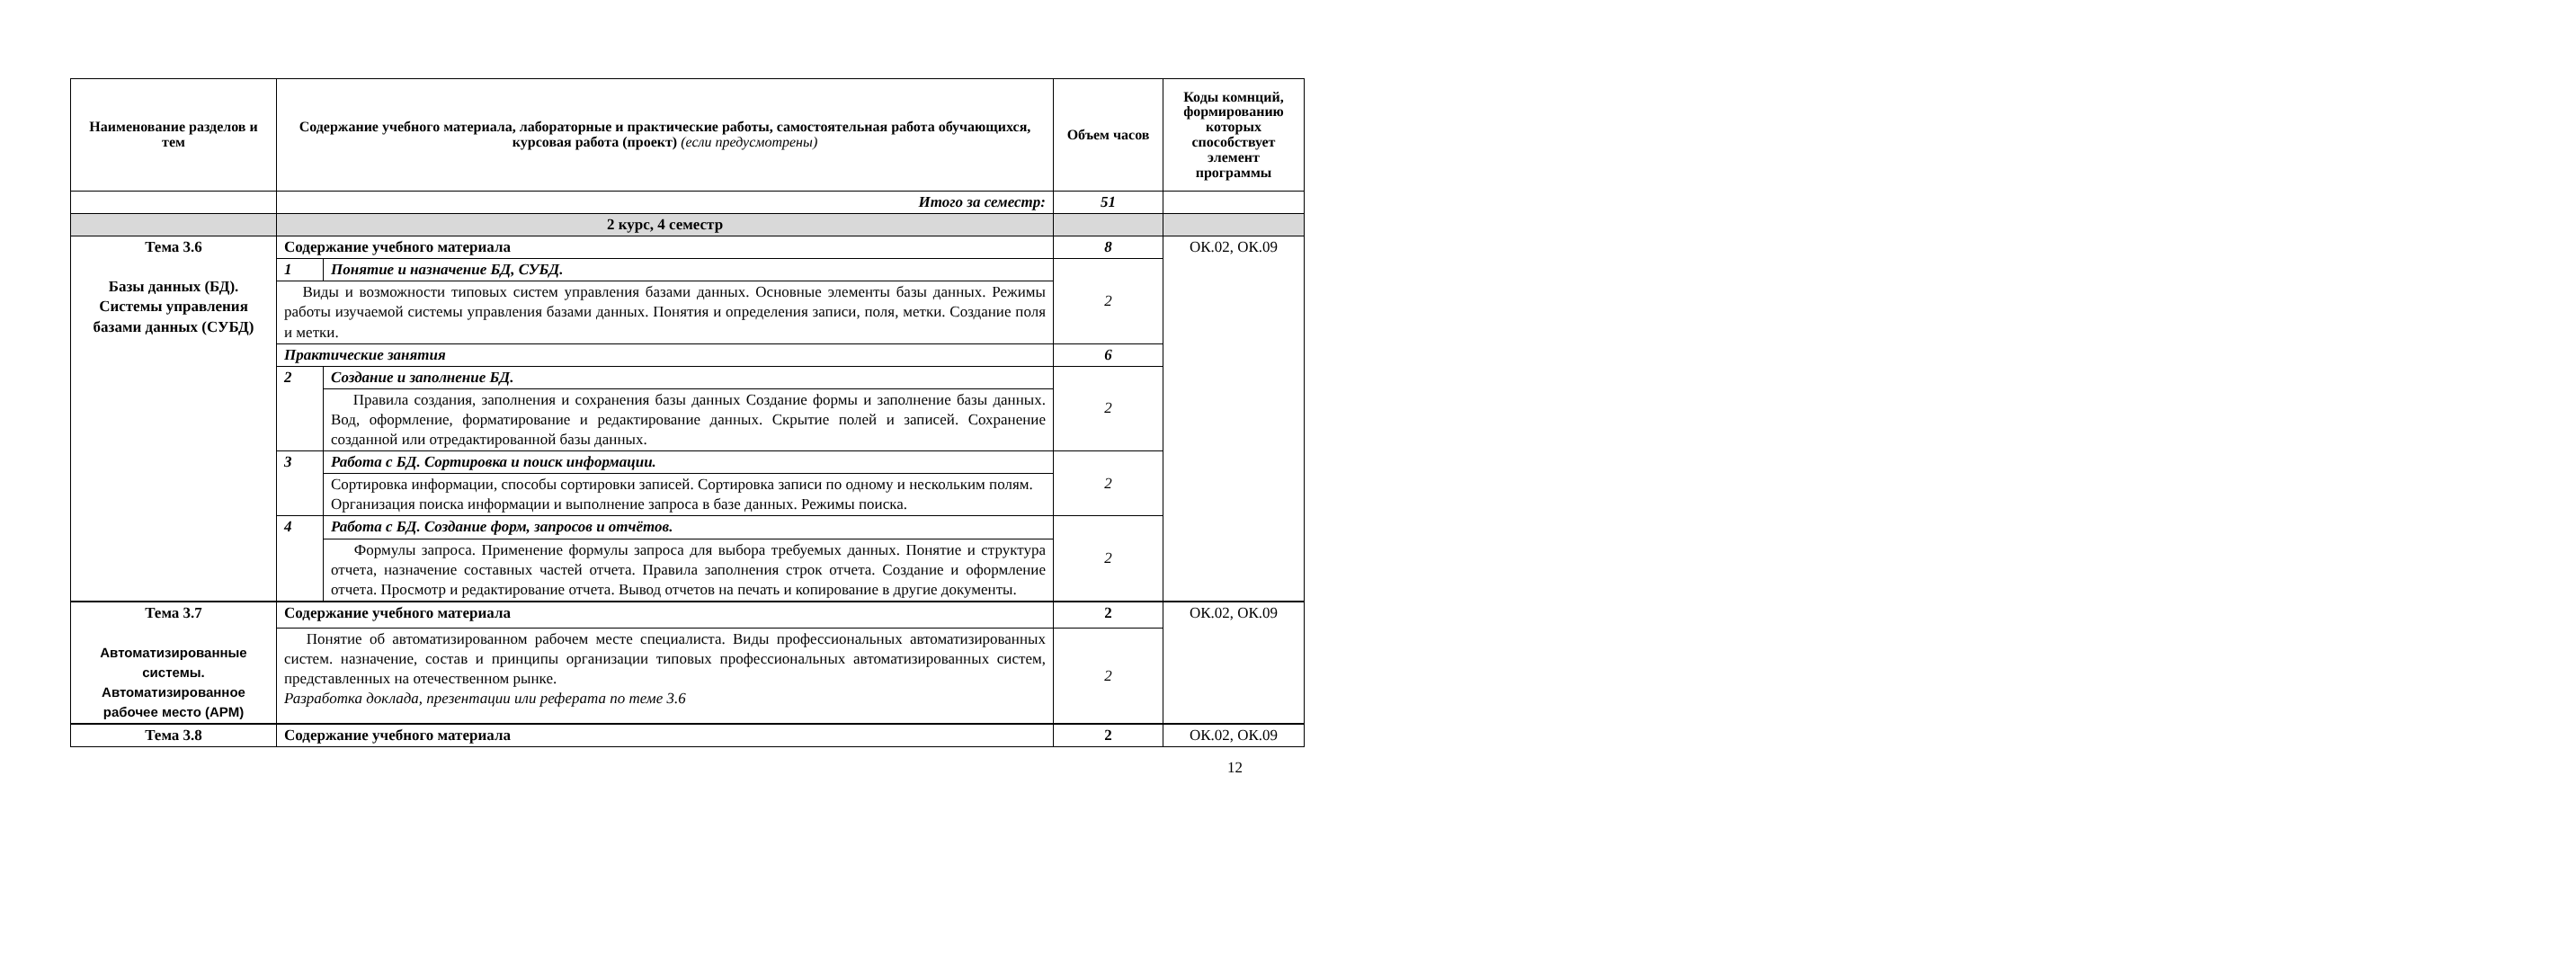| Наименование разделов и тем | Содержание учебного материала, лабораторные и практические работы, самостоятельная работа обучающихся, курсовая работа (проект) (если предусмотрены) | | Объем часов | Коды комнций, формированию которых способствует элемент программы |
| --- | --- | --- | --- | --- |
| | Итого за семестр: | | 51 | |
| | 2 курс, 4 семестр | | | |
| Тема 3.6 Базы данных (БД). Системы управления базами данных (СУБД) | Содержание учебного материала | | 8 | ОК.02, ОК.09 |
| | 1 | Понятие и назначение БД, СУБД. | 2 | |
| | Виды и возможности типовых систем управления базами данных. Основные элементы базы данных. Режимы работы изучаемой системы управления базами данных. Понятия и определения записи, поля, метки. Создание поля и метки. | | | |
| | Практические занятия | | 6 | |
| | 2 | Создание и заполнение БД. | 2 | |
| | | Правила создания, заполнения и сохранения базы данных Создание формы и заполнение базы данных. Вод, оформление, форматирование и редактирование данных. Скрытие полей и записей. Сохранение созданной или отредактированной базы данных. | | |
| | 3 | Работа с БД. Сортировка и поиск информации. | 2 | |
| | | Сортировка информации, способы сортировки записей. Сортировка записи по одному и нескольким полям. Организация поиска информации и выполнение запроса в базе данных. Режимы поиска. | | |
| | 4 | Работа с БД. Создание форм, запросов и отчётов. | 2 | |
| | | Формулы запроса. Применение формулы запроса для выбора требуемых данных. Понятие и структура отчета, назначение составных частей отчета. Правила заполнения строк отчета. Создание и оформление отчета. Просмотр и редактирование отчета. Вывод отчетов на печать и копирование в другие документы. | | |
| Тема 3.7 Автоматизированные системы. Автоматизированное рабочее место (АРМ) | Содержание учебного материала | | 2 | ОК.02, ОК.09 |
| | Понятие об автоматизированном рабочем месте специалиста. Виды профессиональных автоматизированных систем. назначение, состав и принципы организации типовых профессиональных автоматизированных систем, представленных на отечественном рынке. Разработка доклада, презентации или реферата по теме 3.6 | | 2 | |
| Тема 3.8 | Содержание учебного материала | | 2 | ОК.02, ОК.09 |
12